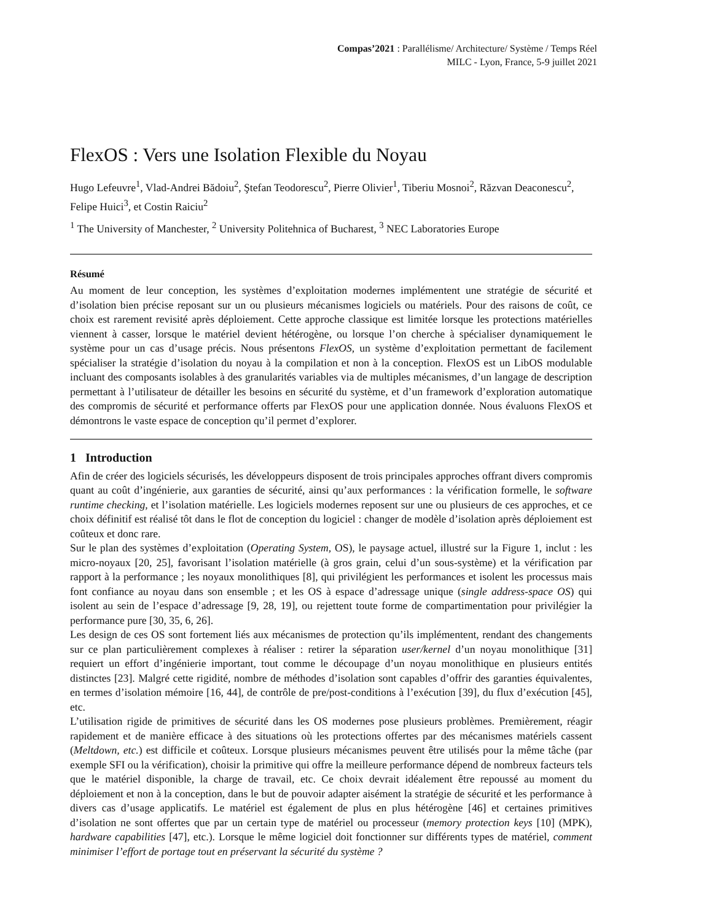Compas’2021 : Parallélisme/ Architecture/ Système / Temps Réel
MILC - Lyon, France, 5-9 juillet 2021
FlexOS : Vers une Isolation Flexible du Noyau
Hugo Lefeuvre<sup>1</sup>, Vlad-Andrei Bădoiu<sup>2</sup>, Ştefan Teodorescu<sup>2</sup>, Pierre Olivier<sup>1</sup>, Tiberiu Mosnoi<sup>2</sup>, Răzvan Deaconescu<sup>2</sup>, Felipe Huici<sup>3</sup>, et Costin Raiciu<sup>2</sup>
<sup>1</sup> The University of Manchester, <sup>2</sup> University Politehnica of Bucharest, <sup>3</sup> NEC Laboratories Europe
Résumé
Au moment de leur conception, les systèmes d’exploitation modernes implémentent une stratégie de sécurité et d’isolation bien précise reposant sur un ou plusieurs mécanismes logiciels ou matériels. Pour des raisons de coût, ce choix est rarement revisité après déploiement. Cette approche classique est limitée lorsque les protections matérielles viennent à casser, lorsque le matériel devient hétérogène, ou lorsque l’on cherche à spécialiser dynamiquement le système pour un cas d’usage précis. Nous présentons FlexOS, un système d’exploitation permettant de facilement spécialiser la stratégie d’isolation du noyau à la compilation et non à la conception. FlexOS est un LibOS modulable incluant des composants isolables à des granularités variables via de multiples mécanismes, d’un langage de description permettant à l’utilisateur de détailler les besoins en sécurité du système, et d’un framework d’exploration automatique des compromis de sécurité et performance offerts par FlexOS pour une application donnée. Nous évaluons FlexOS et démontrons le vaste espace de conception qu’il permet d’explorer.
1 Introduction
Afin de créer des logiciels sécurisés, les développeurs disposent de trois principales approches offrant divers compromis quant au coût d’ingénierie, aux garanties de sécurité, ainsi qu’aux performances : la vérification formelle, le software runtime checking, et l’isolation matérielle. Les logiciels modernes reposent sur une ou plusieurs de ces approches, et ce choix définitif est réalisé tôt dans le flot de conception du logiciel : changer de modèle d’isolation après déploiement est coûteux et donc rare.
Sur le plan des systèmes d’exploitation (Operating System, OS), le paysage actuel, illustré sur la Figure 1, inclut : les micro-noyaux [20, 25], favorisant l’isolation matérielle (à gros grain, celui d’un sous-système) et la vérification par rapport à la performance ; les noyaux monolithiques [8], qui privilégient les performances et isolent les processus mais font confiance au noyau dans son ensemble ; et les OS à espace d’adressage unique (single address-space OS) qui isolent au sein de l’espace d’adressage [9, 28, 19], ou rejettent toute forme de compartimentation pour privilégier la performance pure [30, 35, 6, 26].
Les design de ces OS sont fortement liés aux mécanismes de protection qu’ils implémentent, rendant des changements sur ce plan particulièrement complexes à réaliser : retirer la séparation user/kernel d’un noyau monolithique [31] requiert un effort d’ingénierie important, tout comme le découpage d’un noyau monolithique en plusieurs entités distinctes [23]. Malgré cette rigidité, nombre de méthodes d’isolation sont capables d’offrir des garanties équivalentes, en termes d’isolation mémoire [16, 44], de contrôle de pre/post-conditions à l’exécution [39], du flux d’exécution [45], etc.
L’utilisation rigide de primitives de sécurité dans les OS modernes pose plusieurs problèmes. Premièrement, réagir rapidement et de manière efficace à des situations où les protections offertes par des mécanismes matériels cassent (Meltdown, etc.) est difficile et coûteux. Lorsque plusieurs mécanismes peuvent être utilisés pour la même tâche (par exemple SFI ou la vérification), choisir la primitive qui offre la meilleure performance dépend de nombreux facteurs tels que le matériel disponible, la charge de travail, etc. Ce choix devrait idéalement être repoussé au moment du déploiement et non à la conception, dans le but de pouvoir adapter aisément la stratégie de sécurité et les performance à divers cas d’usage applicatifs. Le matériel est également de plus en plus hétérogène [46] et certaines primitives d’isolation ne sont offertes que par un certain type de matériel ou processeur (memory protection keys [10] (MPK), hardware capabilities [47], etc.). Lorsque le même logiciel doit fonctionner sur différents types de matériel, comment minimiser l’effort de portage tout en préservant la sécurité du système ?